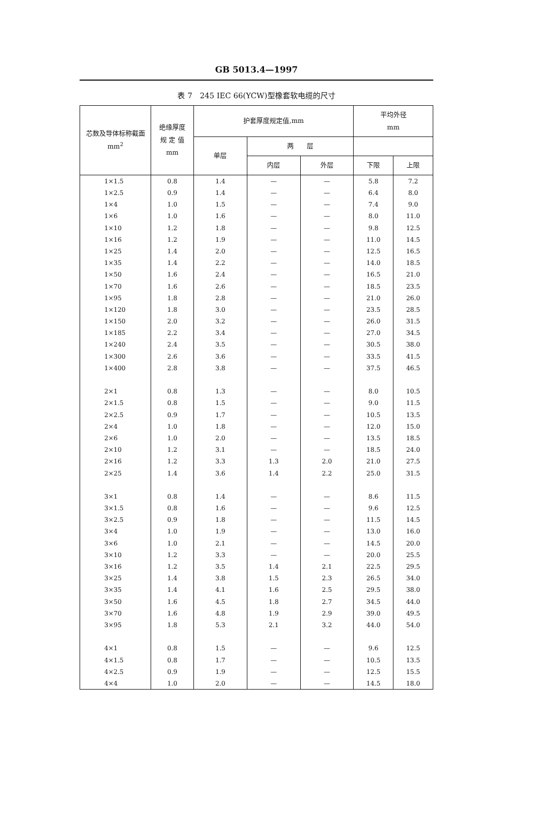GB 5013.4—1997
表 7　245 IEC 66(YCW)型橡套软电缆的尺寸
| 芯数及导体标称截面 mm<sup>2</sup> | 绝缘厚度 规 定 值 mm | 护套厚度规定值,mm | | | 平均外径 mm | |
| --- | --- | --- | --- | --- | --- | --- |
| | | 单层 | 两 层 | | | |
| | | | 内层 | 外层 | 下限 | 上限 |
| 1×1.5 | 0.8 | 1.4 | — | — | 5.8 | 7.2 |
| 1×2.5 | 0.9 | 1.4 | — | — | 6.4 | 8.0 |
| 1×4 | 1.0 | 1.5 | — | — | 7.4 | 9.0 |
| 1×6 | 1.0 | 1.6 | — | — | 8.0 | 11.0 |
| 1×10 | 1.2 | 1.8 | — | — | 9.8 | 12.5 |
| 1×16 | 1.2 | 1.9 | — | — | 11.0 | 14.5 |
| 1×25 | 1.4 | 2.0 | — | — | 12.5 | 16.5 |
| 1×35 | 1.4 | 2.2 | — | — | 14.0 | 18.5 |
| 1×50 | 1.6 | 2.4 | — | — | 16.5 | 21.0 |
| 1×70 | 1.6 | 2.6 | — | — | 18.5 | 23.5 |
| 1×95 | 1.8 | 2.8 | — | — | 21.0 | 26.0 |
| 1×120 | 1.8 | 3.0 | — | — | 23.5 | 28.5 |
| 1×150 | 2.0 | 3.2 | — | — | 26.0 | 31.5 |
| 1×185 | 2.2 | 3.4 | — | — | 27.0 | 34.5 |
| 1×240 | 2.4 | 3.5 | — | — | 30.5 | 38.0 |
| 1×300 | 2.6 | 3.6 | — | — | 33.5 | 41.5 |
| 1×400 | 2.8 | 3.8 | — | — | 37.5 | 46.5 |
| 2×1 | 0.8 | 1.3 | — | — | 8.0 | 10.5 |
| 2×1.5 | 0.8 | 1.5 | — | — | 9.0 | 11.5 |
| 2×2.5 | 0.9 | 1.7 | — | — | 10.5 | 13.5 |
| 2×4 | 1.0 | 1.8 | — | — | 12.0 | 15.0 |
| 2×6 | 1.0 | 2.0 | — | — | 13.5 | 18.5 |
| 2×10 | 1.2 | 3.1 | — | — | 18.5 | 24.0 |
| 2×16 | 1.2 | 3.3 | 1.3 | 2.0 | 21.0 | 27.5 |
| 2×25 | 1.4 | 3.6 | 1.4 | 2.2 | 25.0 | 31.5 |
| 3×1 | 0.8 | 1.4 | — | — | 8.6 | 11.5 |
| 3×1.5 | 0.8 | 1.6 | — | — | 9.6 | 12.5 |
| 3×2.5 | 0.9 | 1.8 | — | — | 11.5 | 14.5 |
| 3×4 | 1.0 | 1.9 | — | — | 13.0 | 16.0 |
| 3×6 | 1.0 | 2.1 | — | — | 14.5 | 20.0 |
| 3×10 | 1.2 | 3.3 | — | — | 20.0 | 25.5 |
| 3×16 | 1.2 | 3.5 | 1.4 | 2.1 | 22.5 | 29.5 |
| 3×25 | 1.4 | 3.8 | 1.5 | 2.3 | 26.5 | 34.0 |
| 3×35 | 1.4 | 4.1 | 1.6 | 2.5 | 29.5 | 38.0 |
| 3×50 | 1.6 | 4.5 | 1.8 | 2.7 | 34.5 | 44.0 |
| 3×70 | 1.6 | 4.8 | 1.9 | 2.9 | 39.0 | 49.5 |
| 3×95 | 1.8 | 5.3 | 2.1 | 3.2 | 44.0 | 54.0 |
| 4×1 | 0.8 | 1.5 | — | — | 9.6 | 12.5 |
| 4×1.5 | 0.8 | 1.7 | — | — | 10.5 | 13.5 |
| 4×2.5 | 0.9 | 1.9 | — | — | 12.5 | 15.5 |
| 4×4 | 1.0 | 2.0 | — | — | 14.5 | 18.0 |